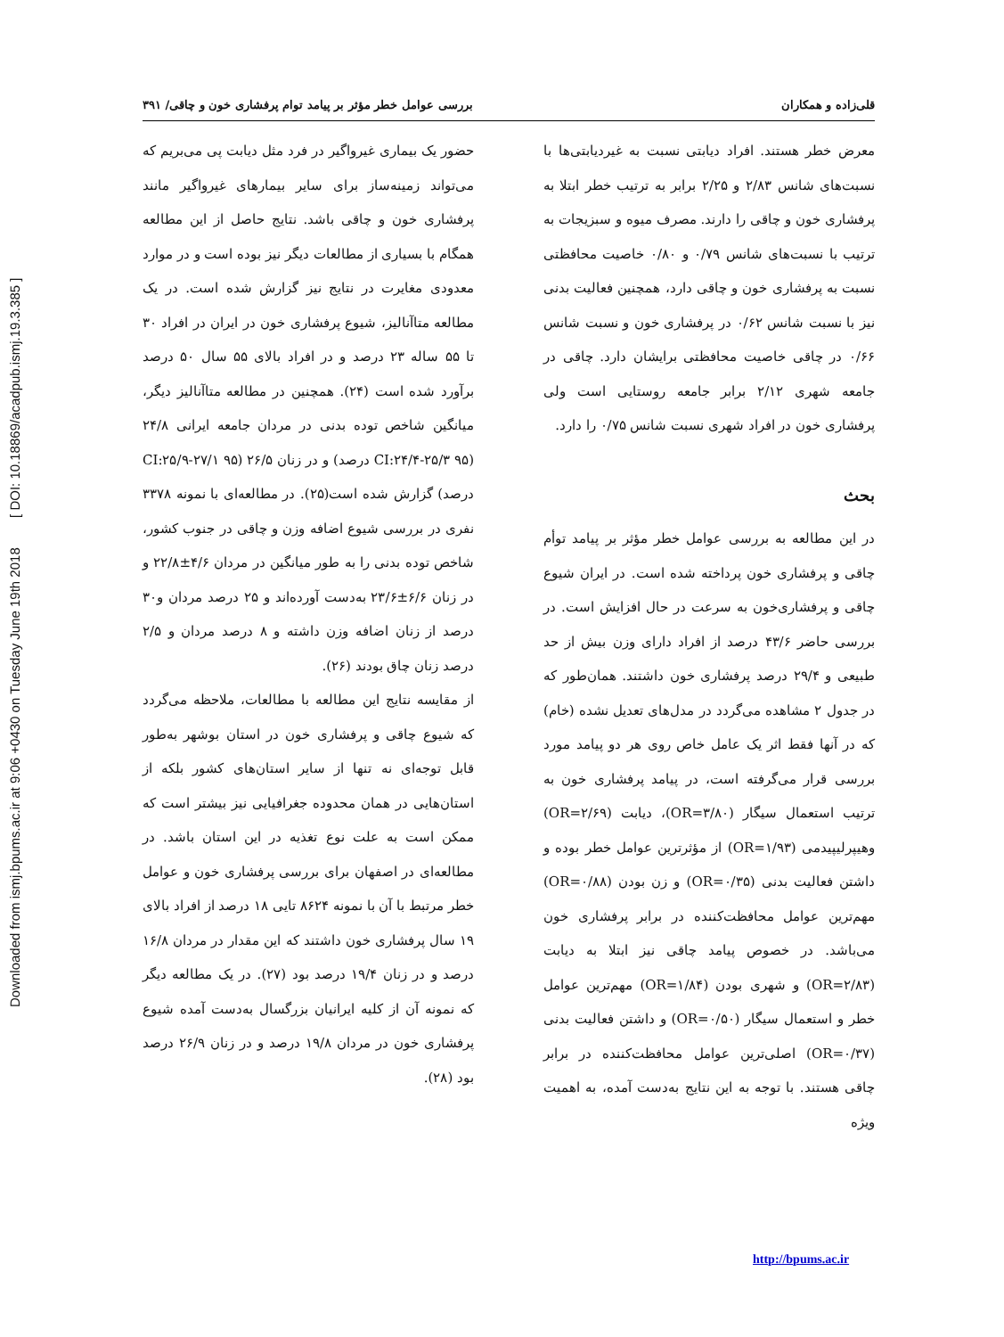Downloaded from ismj.bpums.ac.ir at 9:06 +0430 on Tuesday June 19th 2018 [ DOI: 10.18869/acadpub.ismj.19.3.385 ]
قلی‌زاده و همکاران بررسی عوامل خطر مؤثر بر پیامد توام پرفشاری خون و چاقی/ ۳۹۱
معرض خطر هستند. افراد دیابتی نسبت به غیردیابتی‌ها با نسبت‌های شانس ۲/۸۳ و ۲/۲۵ برابر به ترتیب خطر ابتلا به پرفشاری خون و چاقی را دارند. مصرف میوه و سبزیجات به ترتیب با نسبت‌های شانس ۰/۷۹ و ۰/۸۰ خاصیت محافظتی نسبت به پرفشاری خون و چاقی دارد، همچنین فعالیت بدنی نیز با نسبت شانس ۰/۶۲ در پرفشاری خون و نسبت شانس ۰/۶۶ در چاقی خاصیت محافظتی برایشان دارد. چاقی در جامعه شهری ۲/۱۲ برابر جامعه روستایی است ولی پرفشاری خون در افراد شهری نسبت شانس ۰/۷۵ را دارد.
بحث
در این مطالعه به بررسی عوامل خطر مؤثر بر پیامد توأم چاقی و پرفشاری خون پرداخته شده است. در ایران شیوع چاقی و پرفشاری‌خون به سرعت در حال افزایش است. در بررسی حاضر ۴۳/۶ درصد از افراد دارای وزن بیش از حد طبیعی و ۲۹/۴ درصد پرفشاری خون داشتند. همان‌طور که در جدول ۲ مشاهده می‌گردد در مدل‌های تعدیل نشده (خام) که در آنها فقط اثر یک عامل خاص روی هر دو پیامد مورد بررسی قرار می‌گرفته است، در پیامد پرفشاری خون به ترتیب استعمال سیگار (OR=۳/۸۰)، دیابت (OR=۲/۶۹) وهیپرلیپیدمی (OR=۱/۹۳) از مؤثرترین عوامل خطر بوده و داشتن فعالیت بدنی (OR=۰/۳۵) و زن بودن (OR=۰/۸۸) مهم‌ترین عوامل محافظت‌کننده در برابر پرفشاری خون می‌باشد. در خصوص پیامد چاقی نیز ابتلا به دیابت (OR=۲/۸۳) و شهری بودن (OR=۱/۸۴) مهم‌ترین عوامل خطر و استعمال سیگار (OR=۰/۵۰) و داشتن فعالیت بدنی (OR=۰/۳۷) اصلی‌ترین عوامل محافظت‌کننده در برابر چاقی هستند. با توجه به این نتایج به‌دست آمده، به اهمیت ویژه
حضور یک بیماری غیرواگیر در فرد مثل دیابت پی می‌بریم که می‌تواند زمینه‌ساز برای سایر بیمارهای غیرواگیر مانند پرفشاری خون و چاقی باشد. نتایج حاصل از این مطالعه همگام با بسیاری از مطالعات دیگر نیز بوده است و در موارد معدودی مغایرت در نتایج نیز گزارش شده است. در یک مطالعه متاآنالیز، شیوع پرفشاری خون در ایران در افراد ۳۰ تا ۵۵ ساله ۲۳ درصد و در افراد بالای ۵۵ سال ۵۰ درصد برآورد شده است (۲۴). همچنین در مطالعه متاآنالیز دیگر، میانگین شاخص توده بدنی در مردان جامعه ایرانی ۲۴/۸ (CI:۲۴/۴-۲۵/۳ ۹۵ درصد) و در زنان ۲۶/۵ (CI:۲۵/۹-۲۷/۱ ۹۵ درصد) گزارش شده است(۲۵). در مطالعه‌ای با نمونه ۳۳۷۸ نفری در بررسی شیوع اضافه وزن و چاقی در جنوب کشور، شاخص توده بدنی را به طور میانگین در مردان ۴/۶±۲۲/۸ و در زنان ۶/۶±۲۳/۶ به‌دست آورده‌اند و ۲۵ درصد مردان و۳۰ درصد از زنان اضافه وزن داشته و ۸ درصد مردان و ۲/۵ درصد زنان چاق بودند (۲۶).
از مقایسه نتایج این مطالعه با مطالعات، ملاحظه می‌گردد که شیوع چاقی و پرفشاری خون در استان بوشهر به‌طور قابل توجه‌ای نه تنها از سایر استان‌های کشور بلکه از استان‌هایی در همان محدوده جغرافیایی نیز بیشتر است که ممکن است به علت نوع تغذیه در این استان باشد. در مطالعه‌ای در اصفهان برای بررسی پرفشاری خون و عوامل خطر مرتبط با آن با نمونه ۸۶۲۴ تایی ۱۸ درصد از افراد بالای ۱۹ سال پرفشاری خون داشتند که این مقدار در مردان ۱۶/۸ درصد و در زنان ۱۹/۴ درصد بود (۲۷). در یک مطالعه دیگر که نمونه آن از کلیه ایرانیان بزرگسال به‌دست آمده شیوع پرفشاری خون در مردان ۱۹/۸ درصد و در زنان ۲۶/۹ درصد بود (۲۸).
http://bpums.ac.ir